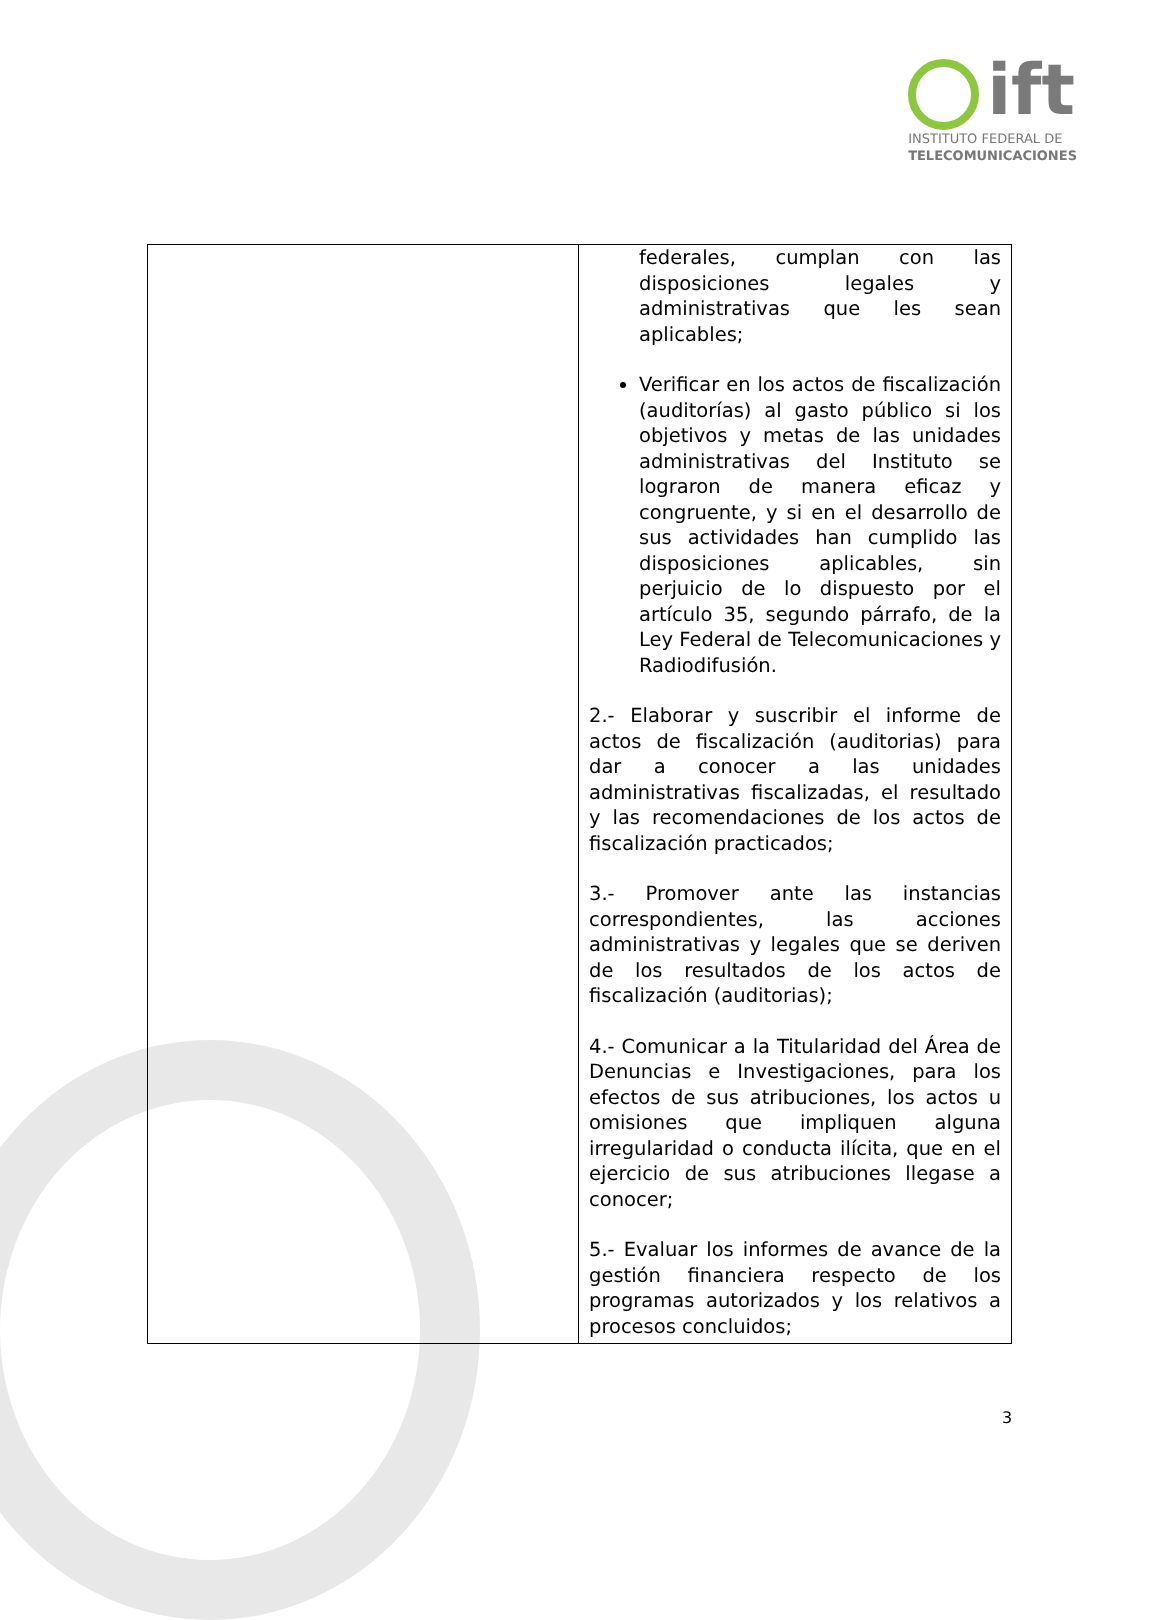ift
INSTITUTO FEDERAL DE
TELECOMUNICACIONES
| | federales, cumplan con las disposiciones legales y administrativas que les sean aplicables; Verificar en los actos de fiscalización (auditorías) al gasto público si los objetivos y metas de las unidades administrativas del Instituto se lograron de manera eficaz y congruente, y si en el desarrollo de sus actividades han cumplido las disposiciones aplicables, sin perjuicio de lo dispuesto por el artículo 35, segundo párrafo, de la Ley Federal de Telecomunicaciones y Radiodifusión. 2.- Elaborar y suscribir el informe de actos de fiscalización (auditorias) para dar a conocer a las unidades administrativas fiscalizadas, el resultado y las recomendaciones de los actos de fiscalización practicados; 3.- Promover ante las instancias correspondientes, las acciones administrativas y legales que se deriven de los resultados de los actos de fiscalización (auditorias); 4.- Comunicar a la Titularidad del Área de Denuncias e Investigaciones, para los efectos de sus atribuciones, los actos u omisiones que impliquen alguna irregularidad o conducta ilícita, que en el ejercicio de sus atribuciones llegase a conocer; 5.- Evaluar los informes de avance de la gestión financiera respecto de los programas autorizados y los relativos a procesos concluidos; |
3